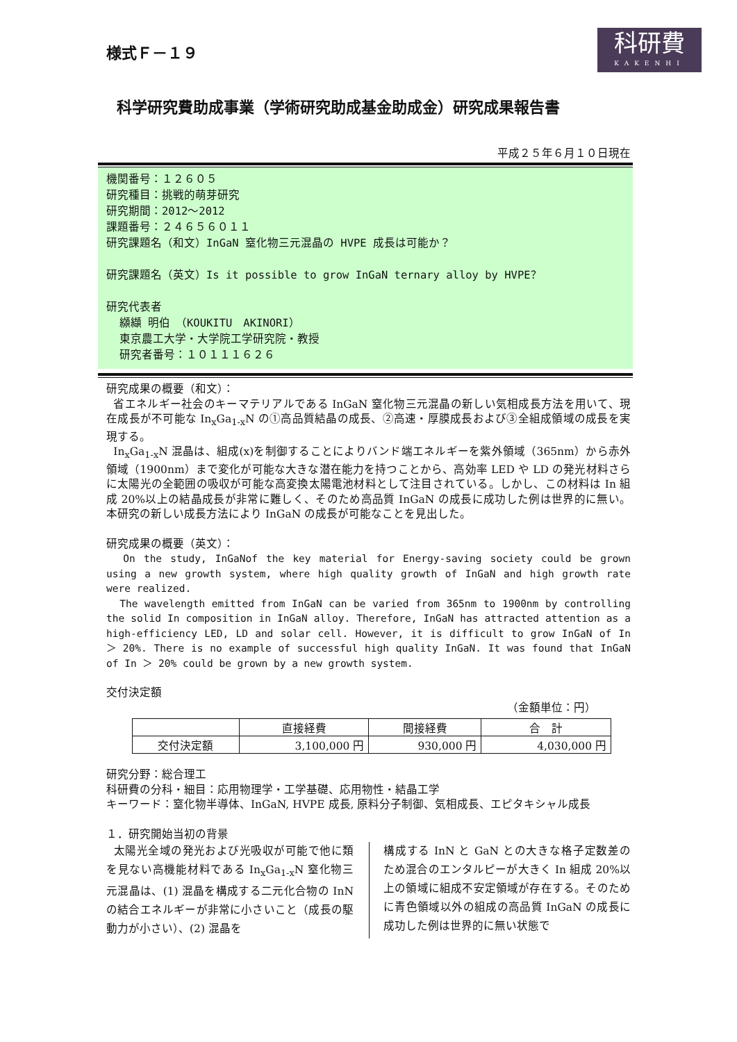様式Ｆ－１９
科研費
KAKENHI
科学研究費助成事業（学術研究助成基金助成金）研究成果報告書
平成２５年６月１０日現在
機関番号：１２６０５
研究種目：挑戦的萌芽研究
研究期間：2012～2012
課題番号：２４６５６０１１
研究課題名（和文）InGaN 窒化物三元混晶の HVPE 成長は可能か？
研究課題名（英文）Is it possible to grow InGaN ternary alloy by HVPE？
研究代表者
纐纈 明伯　（KOUKITU　AKINORI）
東京農工大学・大学院工学研究院・教授
研究者番号：１０１１１６２６
研究成果の概要（和文）：
省エネルギー社会のキーマテリアルである InGaN 窒化物三元混晶の新しい気相成長方法を用いて、現在成長が不可能な In<sub>x</sub>Ga<sub>1-x</sub>N の①高品質結晶の成長、②高速・厚膜成長および③全組成領域の成長を実現する。
In<sub>x</sub>Ga<sub>1-x</sub>N 混晶は、組成(x)を制御することによりバンド端エネルギーを紫外領域（365nm）から赤外領域（1900nm）まで変化が可能な大きな潜在能力を持つことから、高効率 LED や LD の発光材料さらに太陽光の全範囲の吸収が可能な高変換太陽電池材料として注目されている。しかし、この材料は In 組成 20%以上の結晶成長が非常に難しく、そのため高品質 InGaN の成長に成功した例は世界的に無い。本研究の新しい成長方法により InGaN の成長が可能なことを見出した。
研究成果の概要（英文）：
On the study, InGaNof the key material for Energy-saving society could be grown using a new growth system, where high quality growth of InGaN and high growth rate were realized.
The wavelength emitted from InGaN can be varied from 365nm to 1900nm by controlling the solid In composition in InGaN alloy. Therefore, InGaN has attracted attention as a high-efficiency LED, LD and solar cell. However, it is difficult to grow InGaN of In ＞ 20%. There is no example of successful high quality InGaN. It was found that InGaN of In ＞ 20% could be grown by a new growth system.
交付決定額
（金額単位：円）
| | 直接経費 | 間接経費 | 合 計 |
| --- | --- | --- | --- |
| 交付決定額 | 3,100,000 円 | 930,000 円 | 4,030,000 円 |
研究分野：総合理工
科研費の分科・細目：応用物理学・工学基礎、応用物性・結晶工学
キーワード：窒化物半導体、InGaN, HVPE 成長, 原料分子制御、気相成長、エピタキシャル成長
１．研究開始当初の背景
太陽光全域の発光および光吸収が可能で他に類を見ない高機能材料である In<sub>x</sub>Ga<sub>1-x</sub>N 窒化物三元混晶は、(1) 混晶を構成する二元化合物の InN の結合エネルギーが非常に小さいこと（成長の駆動力が小さい）、(2) 混晶を
構成する InN と GaN との大きな格子定数差のため混合のエンタルピーが大きく In 組成 20%以上の領域に組成不安定領域が存在する。そのために青色領域以外の組成の高品質 InGaN の成長に成功した例は世界的に無い状態で